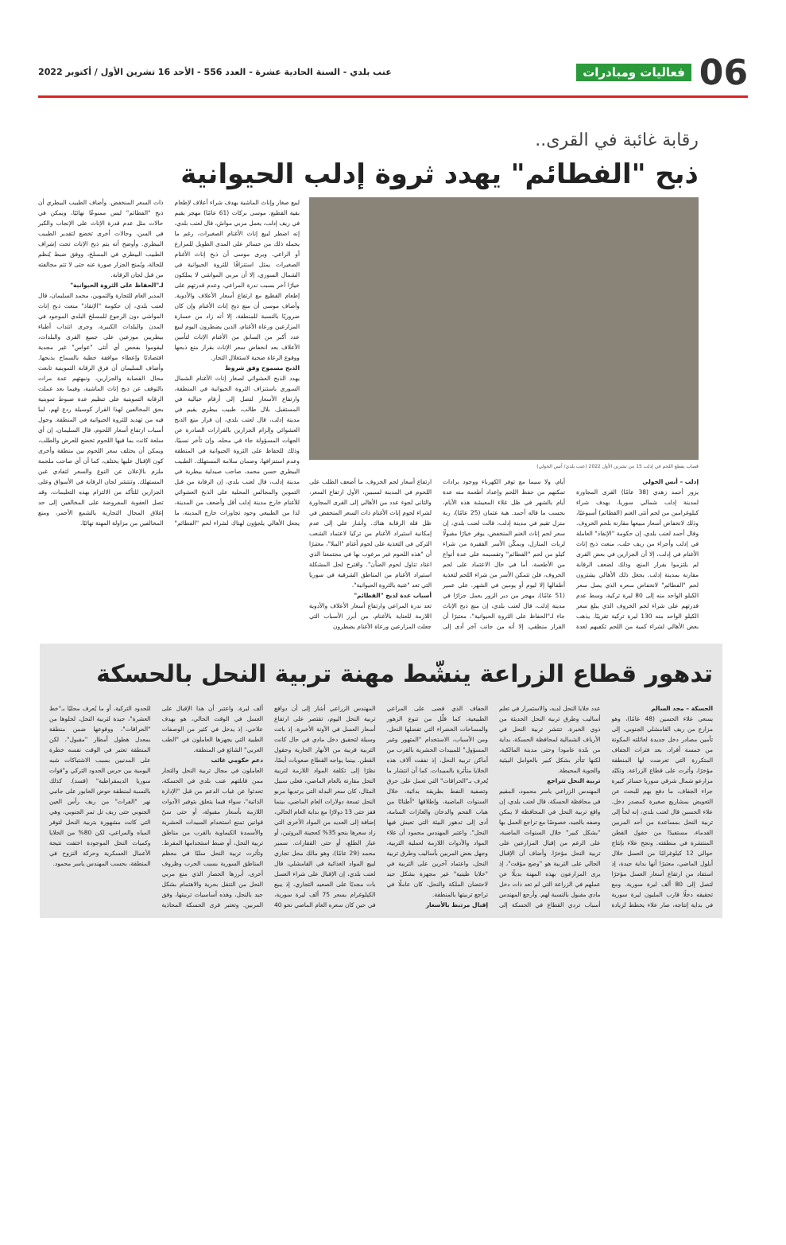06 فعاليات ومبادرات عنب بلدي - السنة الحادية عشرة - العدد 556 - الأحد 16 تشرين الأول / أكتوبر 2022
رقابة غائبة في القرى..
ذبح "الفطائم" يهدد ثروة إدلب الحيوانية
قصاب يقطع اللحم في إدلب 15 من تشرين الأول 2022 (عنب بلدي/ أنس الخولي)
إدلب – أنس الخولي
يزور أحمد زهدي (38 عامًا) القرى المجاورة لمدينة إدلب شمالي سوريا، بهدف شراء كيلوغرامين من لحم أنثى الغنم (الفطائم) أسبوعيًا، وذلك لانخفاض أسعار مبيعها مقارنة بلحم الخروف. وقال أحمد لعنب بلدي، إن حكومة "الإنقاذ" العاملة في إدلب وأجزاء من ريف حلب، منعت ذبح إناث الأغنام في إدلب، إلا أن الجزارين في بعض القرى لم يلتزموا بقرار المنع، وذلك لضعف الرقابة مقارنة بمدينة إدلب. يجعل ذلك الأهالي يشترون لحم "الفطائم" لانخفاض سعره الذي يصل سعر الكيلو الواحد منه إلى 80 ليرة تركية، وسط عدم قدرتهم على شراء لحم الخروف الذي يبلغ سعر الكيلو الواحد منه 130 ليرة تركية تقريبًا. يذهب بعض الأهالي لشراء كمية من اللحم تكفيهم لعدة أيام، ولا سيما مع توفر الكهرباء ووجود برادات تمكنهم من حفظ اللحم وإعداد أطعمة منه عدة أيام بالشهر في ظل غلاء المعيشة هذه الأيام، بحسب ما قاله أحمد. هبة عثمان (25 عامًا)، ربة منزل تقيم في مدينة إدلب، قالت لعنب بلدي، إن سعر لحم إناث الغنم المنخفض، يوفر خيارًا مقبولًا لربات المنازل، ويمكّن الأسر الفقيرة من شراء كيلو من لحم "الفطائم" وتقسيمه على عدة أنواع من الأطعمة، أما في حال الاعتماد على لحم الخروف، فلن تتمكن الأسر من شراء اللحم لتغذية أطفالها إلا ليوم أو يومين في الشهر. علي عمير (51 عامًا)، مهجر من دير الزور يعمل جزارًا في مدينة إدلب، قال لعنب بلدي، إن منع ذبح الإناث جاء لـ"الحفاظ على الثروة الحيوانية"، معتبرًا أن القرار منطقي، إلا أنه من جانب آخر أدى إلى ارتفاع أسعار لحم الخروف، ما أضعف الطلب على اللحوم في المدينة لسببين، الأول ارتفاع السعر، والثاني لجوء عدد من الأهالي إلى القرى المجاورة لشراء لحوم إناث الأغنام ذات السعر المنخفض في ظل قلة الرقابة هناك. وأشار علي إلى عدم إمكانية استيراد الأغنام من تركيا لاعتماد الشعب التركي في التغذية على لحوم أغنام "البيلا"، معتبرًا أن "هذه اللحوم غير مرغوب بها في مجتمعنا الذي اعتاد تناول لحوم الضأن". واقترح لحل المشكلة استيراد الأغنام من المناطق الشرقية في سوريا التي تعد "غنية بالثروة الحيوانية".
أسباب عدة لذبح "الفطائم"
تعد ندرة المراعي وارتفاع أسعار الأعلاف والأدوية اللازمة للعناية بالأغنام، من أبرز الأسباب التي جعلت المزارعين ورعاة الأغنام يضطرون
لبيع صغار وإناث الماشية بهدف شراء أعلاف لإطعام بقية القطيع. موسى بركات (61 عامًا) مهجر يقيم في ريف إدلب، يعمل مربي مواش، قال لعنب بلدي، إنه اضطر لبيع إناث الأغنام الصغيرات، رغم ما يحمله ذلك من خسائر على المدى الطويل للمزارع أو الراعي. ويرى موسى أن ذبح إناث الأغنام الصغيرات يمثل استنزافًا للثروة الحيوانية في الشمال السوري، إلا أن مربي المواشي لا يملكون خيارًا آخر بسبب ندرة المراعي، وعدم قدرتهم على إطعام القطيع مع ارتفاع أسعار الأعلاف والأدوية. وأضاف موسى أن منع ذبح إناث الأغنام وإن كان ضروريًا بالنسبة للمنطقة، إلا أنه زاد من خسارة المزارعين ورعاة الأغنام، الذين يضطرون اليوم لبيع عدد أكبر من السابق من الأغنام الإناث لتأمين الأعلاف بعد انخفاض سعر الإناث بقرار منع ذبحها ووقوع الرعاة ضحية لاستغلال التجار.
الذبح مسموح وفق شروط
يهدد الذبح العشوائي لصغار إناث الأغنام الشمال السوري باستنزاف الثروة الحيوانية في المنطقة، وارتفاع الأسعار لتصل إلى أرقام خيالية في المستقبل. بلال طالب، طبيب بيطري يقيم في مدينة إدلب، قال لعنب بلدي، إن قرار منع الذبح العشوائي وإلزام الجزارين بالقرارات الصادرة عن الجهات المسؤولة جاء في محله، وإن تأخر نسبيًا، وذلك للحفاظ على الثروة الحيوانية في المنطقة وعدم استنزافها، وضمان سلامة المستهلك. الطبيب البيطري حسن محمد، صاحب صيدلية بيطرية في مدينة إدلب، قال لعنب بلدي، إن الرقابة من قبل التموين والمجالس المحلية على الذبح العشوائي للأغنام خارج مدينة إدلب أقل وأضعف من المدينة، لذا من الطبيعي وجود تجاوزات خارج المدينة، ما يجعل الأهالي يلجؤون لهناك لشراء لحم "الفطائم" ذات السعر المنخفض. وأضاف الطبيب البيطري أن ذبح "الفطائم" ليس ممنوعًا نهائيًا، ويمكن في حالات مثل عدم قدرة الإناث على الإنجاب والكبر في السن، وحالات أخرى تخضع لتقدير الطبيب البيطري. وأوضح أنه يتم ذبح الإناث تحت إشراف الطبيب البيطري في المسلخ، ووفق ضبط يُنظم للحالة، ويُمنح الجزار صورة عنه حتى لا تتم مخالفته من قبل لجان الرقابة.
لـ"الحفاظ على الثروة الحيوانية"
المدير العام للتجارة والتموين، محمد السليمان، قال لعنب بلدي، إن حكومة "الإنقاذ" منعت ذبح إناث المواشي دون الرجوع للمسلخ البلدي الموجود في المدن والبلدات الكبيرة، وجرى انتداب أطباء بيطريين موزعين على جميع القرى والبلدات، ليقوموا بفحص أي أنثى "عواس" غير مجدية اقتصاديًا وإعطاء موافقة خطية بالسماح بذبحها. وأضاف السليمان أن فرق الرقابة التموينية تابعت محال القصابة والجزارين، ونبهتهم عدة مرات بالتوقف عن ذبح إناث الماشية، وفيما بعد عملت الرقابة التموينية على تنظيم عدة ضبوط تموينية بحق المخالفين لهذا القرار كوسيلة ردع لهم، لما فيه من تهديد للثروة الحيوانية في المنطقة. وحول أسباب ارتفاع أسعار اللحوم، قال السليمان، إن أي سلعة كانت بما فيها اللحوم تخضع للعرض والطلب، ويمكن أن يختلف سعر اللحوم بين منطقة وأخرى كون الإقبال عليها يختلف، كما أن أي صاحب ملحمة ملزم بالإعلان عن النوع والسعر لتفادي غبن المستهلك. وتنتشر لجان الرقابة في الأسواق وعلى الجزارين للتأكد من الالتزام بهذه التعليمات، وقد تصل العقوبة المفروضة على المخالفين إلى حد إغلاق المحال التجارية بالشمع الأحمر، ومنع المخالفين من مزاولة المهنة نهائيًا.
تدهور قطاع الزراعة ينشّط مهنة تربية النحل بالحسكة
الحسكة – مجد السالم
يسعى علاء الحسين (48 عامًا)، وهو مزارع من ريف القامشلي الجنوبي، إلى تأمين مصادر دخل جديدة لعائلته المكونة من خمسة أفراد، بعد فترات الجفاف المتكررة التي تعرضت لها المنطقة مؤخرًا، وأثرت على قطاع الزراعة. وتكبّد مزارعو شمال شرقي سوريا خسائر كبيرة جراء الجفاف، ما دفع بهم للبحث عن التعويض بمشاريع صغيرة كمصدر دخل. علاء الحسين قال لعنب بلدي، إنه لجأ إلى تربية النحل بمساعدة من أحد المربين القدماء، مستفيدًا من حقول القطن المنتشرة في منطقته. ونجح علاء بإنتاج حوالي 12 كيلوغرامًا من العسل خلال أيلول الماضي، معتبرًا أنها بداية جيدة، إذ استفاد من ارتفاع أسعار العسل مؤخرًا لتصل إلى 80 ألف ليرة سورية. ومع تحقيقه دخلًا قارب المليون ليرة سورية في بداية إنتاجه، صار علاء يخطط لزيادة عدد خلايا النحل لديه، والاستمرار في تعلم أساليب وطرق تربية النحل الحديثة من ذوي الخبرة. تنتشر تربية النحل في الأرياف الشمالية لمحافظة الحسكة، بداية من بلدة عامودا وحتى مدينة المالكية، لكنها تتأثر بشكل كبير بالعوامل البيئية والجوية المحيطة.
تربية النحل تتراجع
المهندس الزراعي ياسر محمود، المقيم في محافظة الحسكة، قال لعنب بلدي، إن واقع تربية النحل في المحافظة لا يمكن وصفه بالجيد، خصوصًا مع تراجع العمل بها "بشكل كبير" خلال السنوات الماضية، على الرغم من إقبال المزارعين على تربية النحل مؤخرًا. وأضاف أن الإقبال الحالي على التربية هو "وضع مؤقت"، إذ يرى المزارعون بهذه المهنة بديلًا عن عملهم في الزراعة التي لم تعد ذات دخل مادي مقبول بالنسبة لهم. وأرجع المهندس أسباب تردي القطاع في الحسكة إلى الجفاف الذي قضى على المراعي الطبيعية، كما قلّل من تنوع الزهور والمساحات الخضراء التي تفضلها النحل. ومن الأسباب، الاستخدام "المتهور وغير المسؤول" للمبيدات الحشرية بالقرب من أماكن تربية النحل، إذ نفقت آلاف هذه الخلايا متأثرة بالمبيدات. كما أن انتشار ما يُعرف بـ"الحراقات" التي تعمل على حرق وتصفية النفط بطريقة بدائية، خلال السنوات الماضية، وإطلاقها "أطنانًا من هباب الفحم والدخان والغازات السامة، أدى إلى تدهور البيئة التي تعيش فيها النحل". واعتبر المهندس محمود أن غلاء المواد والأدوات اللازمة لعملية التربية، وجهل بعض المربين بأساليب وطرق تربية النحل، واعتماد آخرين على التربية في "خلايا طينية" غير مجهزة بشكل جيد لاحتضان الملكة والنحل، كان عاملًا في تراجع تربيتها بالمنطقة.
إقبال مرتبط بالأسعار
المهندس الزراعي أشار إلى أن دوافع تربية النحل اليوم، تقتصر على ارتفاع أسعار العسل في الآونة الأخيرة، إذ باتت وسيلة لتحقيق دخل مادي في حال كانت التربية قريبة من الأنهار الجارية وحقول القطن. بينما يواجه القطاع صعوبات أيضًا، نظرًا إلى تكلفة المواد اللازمة لتربية النحل مقارنة بالعام الماضي، فعلى سبيل المثال، كان سعر البدلة التي يرتديها مربو النحل تسعة دولارات العام الماضي، بينما قفز حتى 13 دولارًا مع بداية العام الحالي، إضافة إلى العديد من المواد الأخرى التي زاد سعرها بنحو 35% كعجينة البروتين، أو غبار الطلع، أو حتى القفازات. سمير محمد (29 عامًا)، وهو مالك محل تجاري لبيع المواد الغذائية في القامشلي، قال لعنب بلدي، إن الإقبال على شراء العسل بات مجديًا على الصعيد التجاري، إذ يبيع الكيلوغرام بسعر 75 ألف ليرة سورية، في حين كان سعره العام الماضي نحو 40 ألف ليرة. واعتبر أن هذا الإقبال على العسل في الوقت الحالي، هو بهدف علاجي، إذ يدخل في كثير من الوصفات الطبية التي يجهزها العاملون في "الطب العربي" الشائع في المنطقة.
دعم حكومي غائب
العاملون في مجال تربية النحل والتجار ممن قابلتهم عنب بلدي في الحسكة، تحدثوا عن غياب الدعم من قبل "الإدارة الذاتية"، سواء فيما يتعلق بتوفير الأدوات اللازمة بأسعار مقبولة، أو حتى سنّ قوانين تمنع استخدام المبيدات الحشرية والأسمدة الكيماوية بالقرب من مناطق تربية النحل، أو ضبط استخدامها المفرط. وتأثرت تربية النحل سلبًا في معظم المناطق السورية بسبب الحرب وظروف أخرى، أبرزها الحصار الذي منع مربي النحل من التنقل بحرية والاهتمام بشكل جيد بالنحل، وهذه أساسيات تربيتها، وفق المربين. وتعتبر قرى الحسكة المحاذية للحدود التركية، أو ما يُعرف محليًا بـ"خط العشرة"، جيدة لتربية النحل، لخلوها من "الحراقات"، ووقوعها ضمن منطقة بمعدل هطول أمطار "مقبول"، لكن المنطقة تعتبر في الوقت نفسه خطرة على المدنيين بسبب الاشتباكات شبه اليومية بين حرس الحدود التركي و"قوات سوريا الديمقراطية" (قسد). كذلك بالنسبة لمنطقة حوض الخابور على جانبي نهر "الفرات" من ريف رأس العين الجنوبي حتى ريف تل تمر الجنوبي، وهي التي كانت مشهورة بتربية النحل لتوفر المياه والمراعي، لكن 80% من الخلايا وكميات النحل الموجودة اختفت نتيجة الأعمال العسكرية وحركة النزوح في المنطقة، بحسب المهندس ياسر محمود.